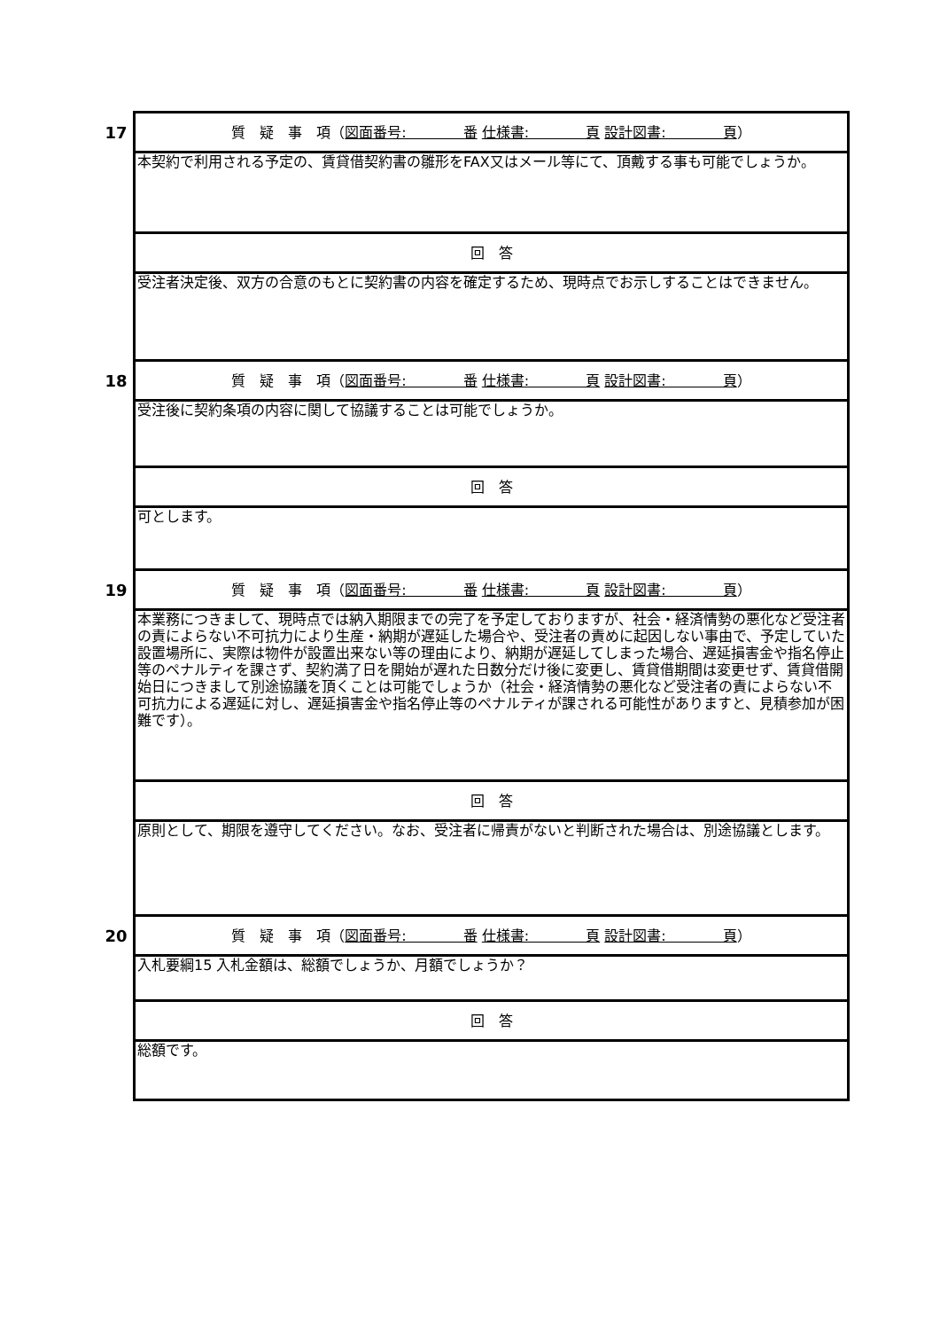| 17 | 質 疑 事 項（ 図面番号: 番 仕様書: 頁 設計図書: 頁 ） |
| | 本契約で利用される予定の、賃貸借契約書の雛形をFAX又はメール等にて、頂戴する事も可能でしょうか。 |
| | 回 答 |
| | 受注者決定後、双方の合意のもとに契約書の内容を確定するため、現時点でお示しすることはできません。 |
| 18 | 質 疑 事 項（ 図面番号: 番 仕様書: 頁 設計図書: 頁 ） |
| | 受注後に契約条項の内容に関して協議することは可能でしょうか。 |
| | 回 答 |
| | 可とします。 |
| 19 | 質 疑 事 項（ 図面番号: 番 仕様書: 頁 設計図書: 頁 ） |
| | 本業務につきまして、現時点では納入期限までの完了を予定しておりますが、社会・経済情勢の悪化など受注者の責によらない不可抗力により生産・納期が遅延した場合や、受注者の責めに起因しない事由で、予定していた設置場所に、実際は物件が設置出来ない等の理由により、納期が遅延してしまった場合、遅延損害金や指名停止等のペナルティを課さず、契約満了日を開始が遅れた日数分だけ後に変更し、賃貸借期間は変更せず、賃貸借開始日につきまして別途協議を頂くことは可能でしょうか（社会・経済情勢の悪化など受注者の責によらない不可抗力による遅延に対し、遅延損害金や指名停止等のペナルティが課される可能性がありますと、見積参加が困難です）。 |
| | 回 答 |
| | 原則として、期限を遵守してください。なお、受注者に帰責がないと判断された場合は、別途協議とします。 |
| 20 | 質 疑 事 項（ 図面番号: 番 仕様書: 頁 設計図書: 頁 ） |
| | 入札要綱15 入札金額は、総額でしょうか、月額でしょうか？ |
| | 回 答 |
| | 総額です。 |